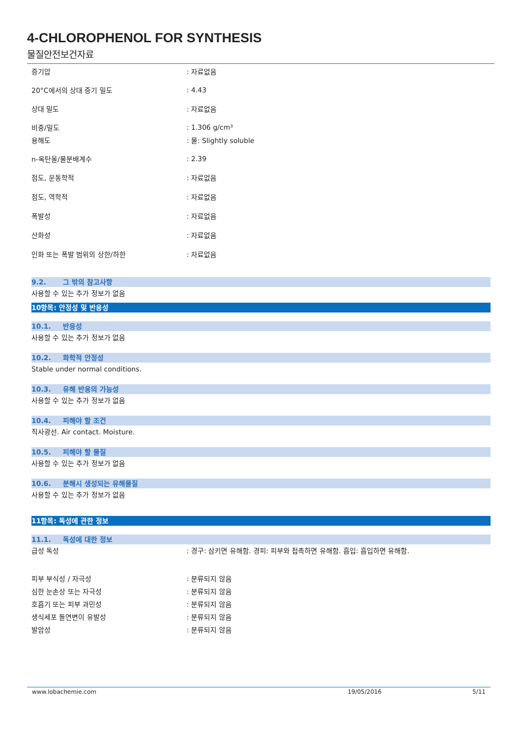4-CHLOROPHENOL FOR SYNTHESIS
물질안전보건자료
증기압: 자료없음
20°C에서의 상대 증기 밀도: 4.43
상대 밀도: 자료없음
비중/밀도: 1.306 g/cm³
용해도: 물: Slightly soluble
n-옥탄올/물분배계수: 2.39
점도, 운동학적: 자료없음
점도, 역학적: 자료없음
폭발성: 자료없음
산화성: 자료없음
인화 또는 폭발 범위의 상한/하한: 자료없음
9.2. 그 밖의 참고사항
사용할 수 있는 추가 정보가 없음
10항목: 안정성 및 반응성
10.1. 반응성
사용할 수 있는 추가 정보가 없음
10.2. 화학적 안정성
Stable under normal conditions.
10.3. 유해 반응의 가능성
사용할 수 있는 추가 정보가 없음
10.4. 피해야 할 조건
직사광선. Air contact. Moisture.
10.5. 피해야 할 물질
사용할 수 있는 추가 정보가 없음
10.6. 분해시 생성되는 유해물질
사용할 수 있는 추가 정보가 없음
11항목: 독성에 관한 정보
11.1. 독성에 대한 정보
급성 독성: 경구: 삼키면 유해함. 경피: 피부와 접촉하면 유해함. 흡입: 흡입하면 유해함.
피부 부식성 / 자극성: 분류되지 않음
심한 눈손상 또는 자극성: 분류되지 않음
호흡기 또는 피부 과민성: 분류되지 않음
생식세포 돌연변이 유발성: 분류되지 않음
발암성: 분류되지 않음
www.lobachemie.com 19/05/2016 5/11